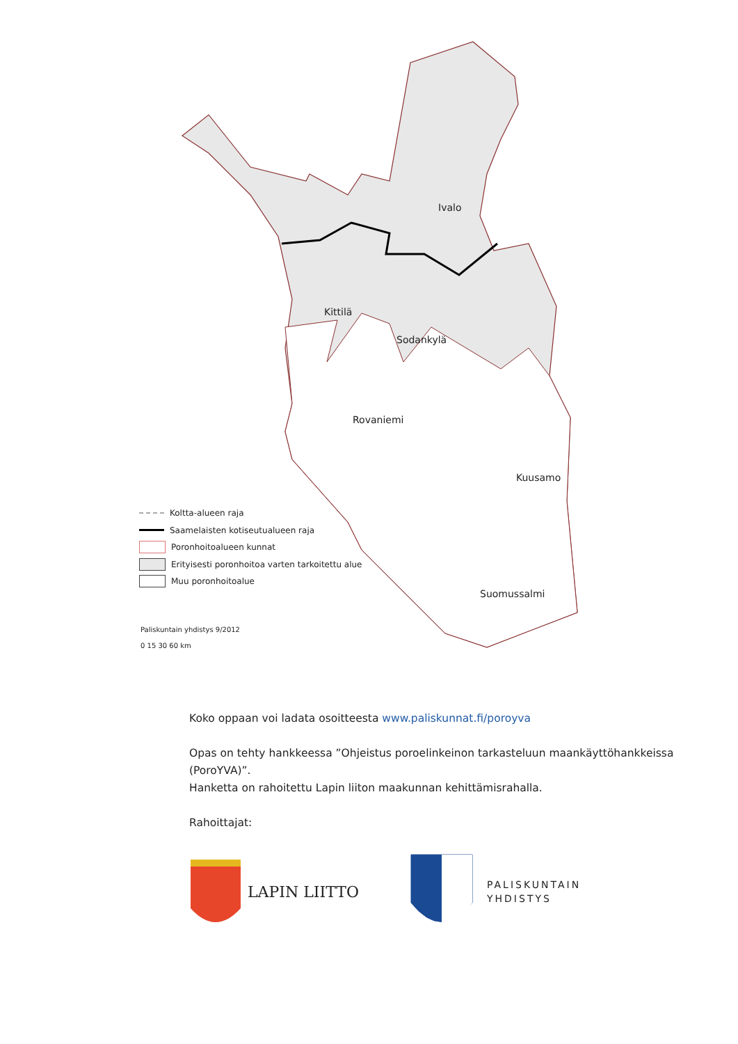Kittilä
Sodankylä
Ivalo
Rovaniemi
Kuusamo
Suomussalmi
Koltta-alueen raja
Saamelaisten kotiseutualueen raja
Poronhoitoalueen kunnat
Erityisesti poronhoitoa varten tarkoitettu alue
Muu poronhoitoalue
Paliskuntain yhdistys 9/2012
0 15 30 60 km
Koko oppaan voi ladata osoitteesta www.paliskunnat.fi/poroyva
Opas on tehty hankkeessa ”Ohjeistus poroelinkeinon tarkasteluun maankäyttöhankkeissa (PoroYVA)”.
Hanketta on rahoitettu Lapin liiton maakunnan kehittämisrahalla.
Rahoittajat:
LAPIN LIITTO
PALISKUNTAIN
YHDISTYS